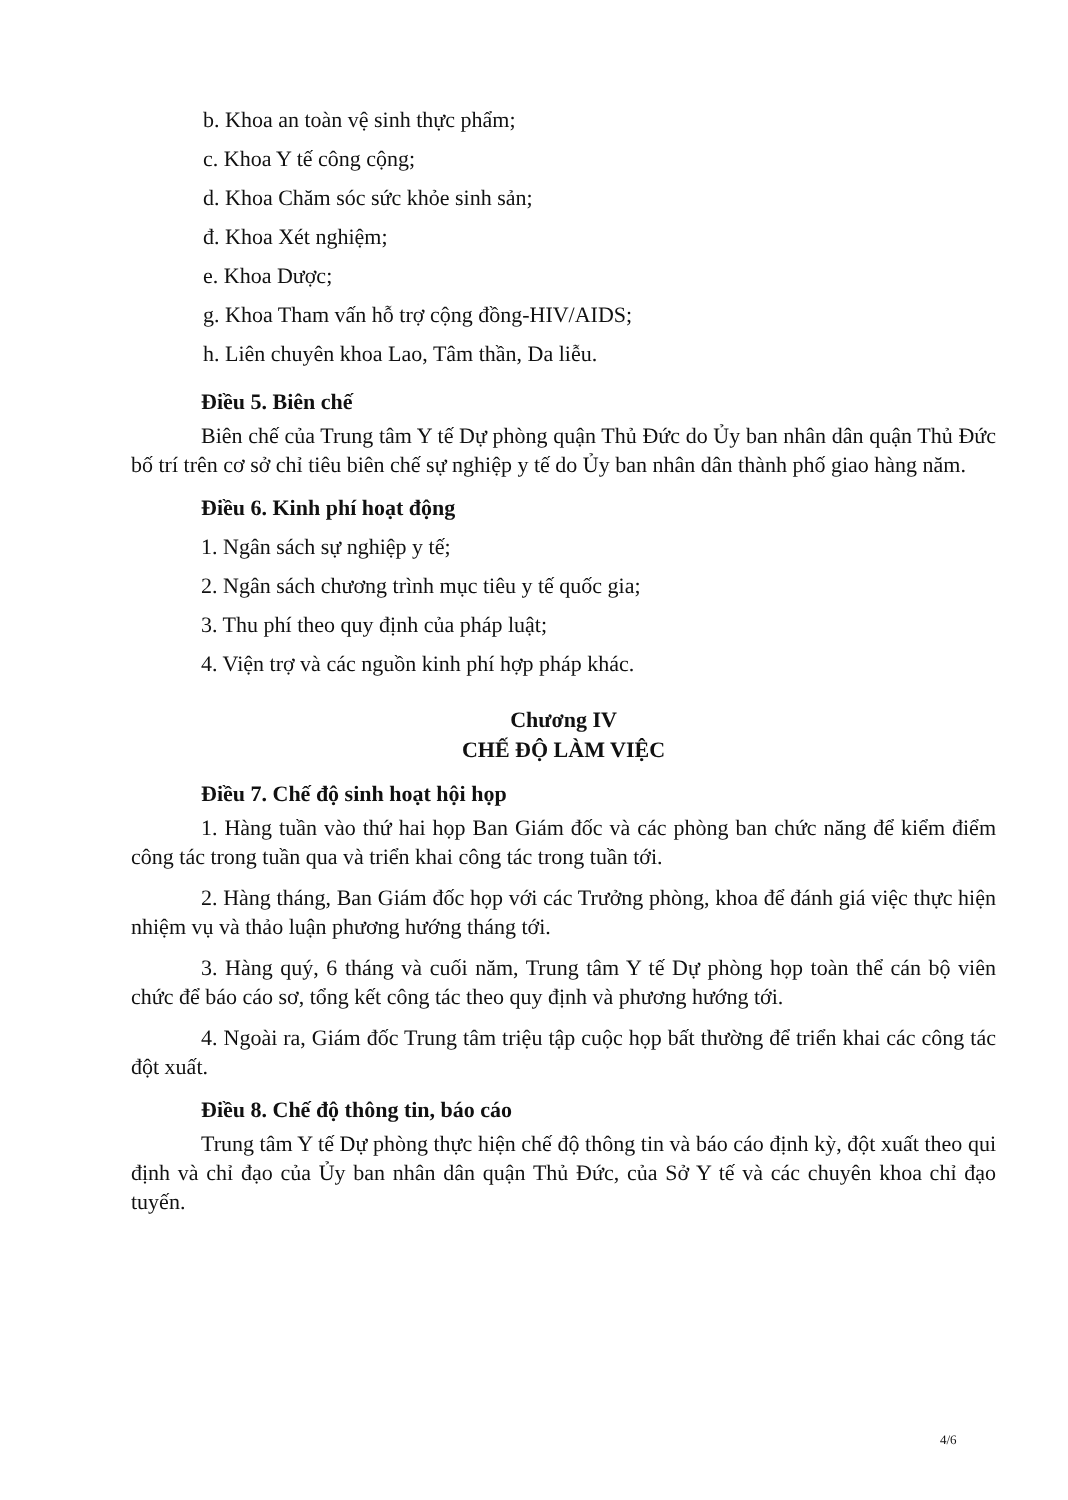b. Khoa an toàn vệ sinh thực phẩm;
c. Khoa Y tế công cộng;
d. Khoa Chăm sóc sức khỏe sinh sản;
đ. Khoa Xét nghiệm;
e. Khoa Dược;
g. Khoa Tham vấn hỗ trợ cộng đồng-HIV/AIDS;
h. Liên chuyên khoa Lao, Tâm thần, Da liễu.
Điều 5. Biên chế
Biên chế của Trung tâm Y tế Dự phòng quận Thủ Đức do Ủy ban nhân dân quận Thủ Đức bố trí trên cơ sở chỉ tiêu biên chế sự nghiệp y tế do Ủy ban nhân dân thành phố giao hàng năm.
Điều 6. Kinh phí hoạt động
1. Ngân sách sự nghiệp y tế;
2. Ngân sách chương trình mục tiêu y tế quốc gia;
3. Thu phí theo quy định của pháp luật;
4. Viện trợ và các nguồn kinh phí hợp pháp khác.
Chương IV
CHẾ ĐỘ LÀM VIỆC
Điều 7. Chế độ sinh hoạt hội họp
1. Hàng tuần vào thứ hai họp Ban Giám đốc và các phòng ban chức năng để kiểm điểm công tác trong tuần qua và triển khai công tác trong tuần tới.
2. Hàng tháng, Ban Giám đốc họp với các Trưởng phòng, khoa để đánh giá việc thực hiện nhiệm vụ và thảo luận phương hướng tháng tới.
3. Hàng quý, 6 tháng và cuối năm, Trung tâm Y tế Dự phòng họp toàn thể cán bộ viên chức để báo cáo sơ, tổng kết công tác theo quy định và phương hướng tới.
4. Ngoài ra, Giám đốc Trung tâm triệu tập cuộc họp bất thường để triển khai các công tác đột xuất.
Điều 8. Chế độ thông tin, báo cáo
Trung tâm Y tế Dự phòng thực hiện chế độ thông tin và báo cáo định kỳ, đột xuất theo qui định và chỉ đạo của Ủy ban nhân dân quận Thủ Đức, của Sở Y tế và các chuyên khoa chỉ đạo tuyến.
4/6